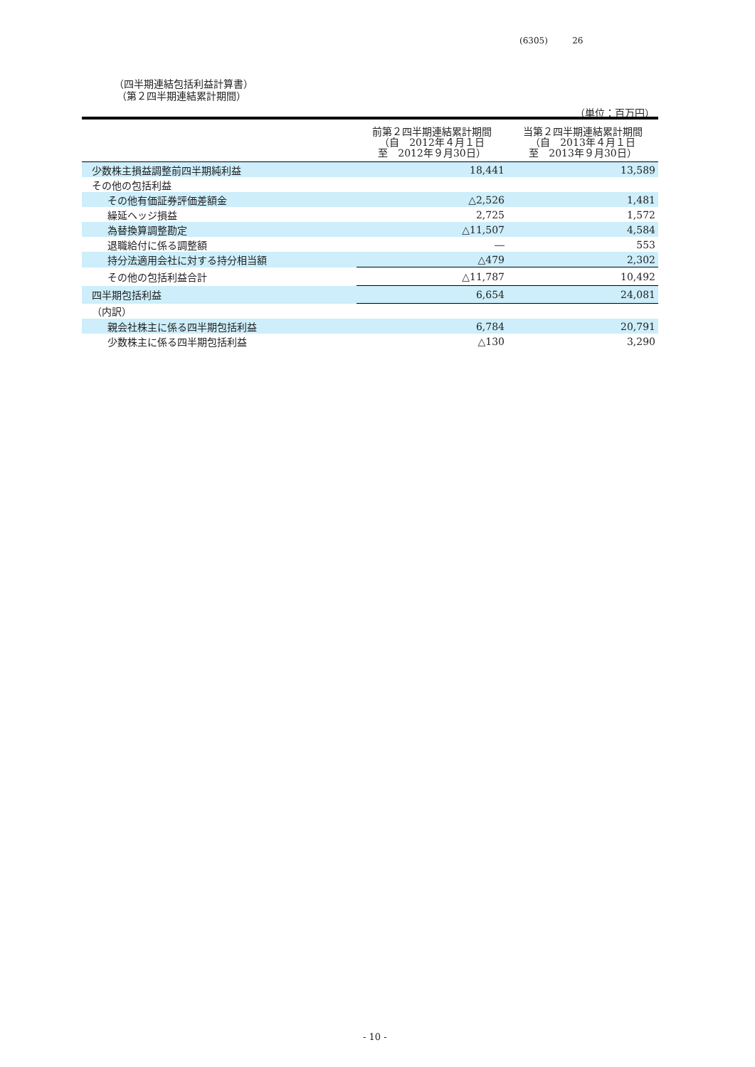(6305) 26
（四半期連結包括利益計算書）
（第２四半期連結累計期間）
（単位：百万円）
| | 前第２四半期連結累計期間 （自 2012年４月１日 至 2012年９月30日） | 当第２四半期連結累計期間 （自 2013年４月１日 至 2013年９月30日） |
| --- | --- | --- |
| 少数株主損益調整前四半期純利益 | 18,441 | 13,589 |
| その他の包括利益 | | |
| その他有価証券評価差額金 | △2,526 | 1,481 |
| 繰延ヘッジ損益 | 2,725 | 1,572 |
| 為替換算調整勘定 | △11,507 | 4,584 |
| 退職給付に係る調整額 | ― | 553 |
| 持分法適用会社に対する持分相当額 | △479 | 2,302 |
| その他の包括利益合計 | △11,787 | 10,492 |
| 四半期包括利益 | 6,654 | 24,081 |
| （内訳） | | |
| 親会社株主に係る四半期包括利益 | 6,784 | 20,791 |
| 少数株主に係る四半期包括利益 | △130 | 3,290 |
- 10 -